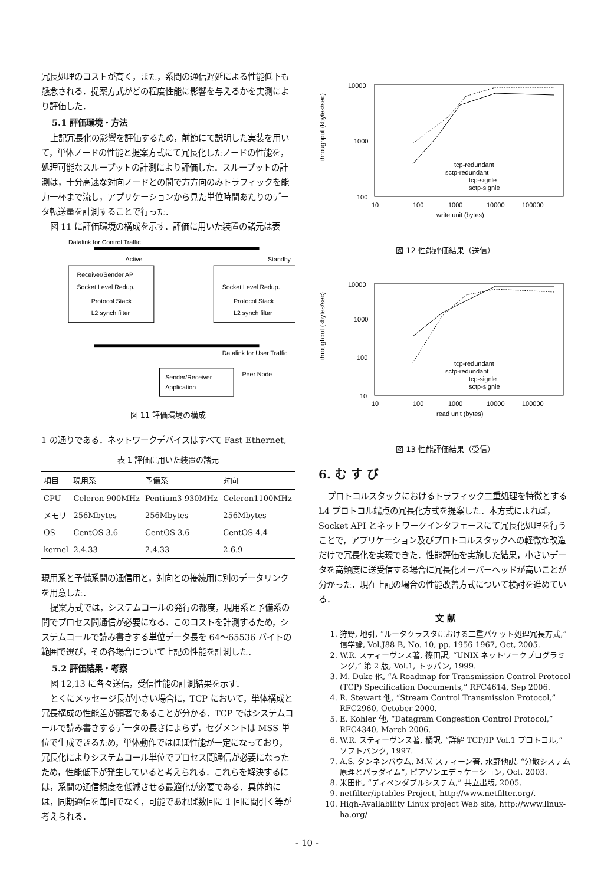冗長処理のコストが高く，また，系間の通信遅延による性能低下も懸念される．提案方式がどの程度性能に影響を与えるかを実測により評価した．
5.1 評価環境・方法
上記冗長化の影響を評価するため，前節にて説明した実装を用いて，単体ノードの性能と提案方式にて冗長化したノードの性能を，処理可能なスループットの計測により評価した．スループットの計測は，十分高速な対向ノードとの間で方方向のみトラフィックを能力一杯まで流し，アプリケーションから見た単位時間あたりのデータ転送量を計測することで行った．
図 11 に評価環境の構成を示す．評価に用いた装置の諸元は表
Datalink for Control Traffic
Active
Standby
Receiver/Sender AP
Socket Level Redup.
Socket Level Redup.
Protocol Stack
Protocol Stack
L2 synch filter
L2 synch filter
Datalink for User Traffic
Sender/Receiver
Application
Peer Node
図 11 評価環境の構成
1 の通りである．ネットワークデバイスはすべて Fast Ethernet,
表 1 評価に用いた装置の諸元
| 項目 | 現用系 | 予備系 | 対向 |
| --- | --- | --- | --- |
| CPU | Celeron 900MHz | Pentium3 930MHz | Celeron1100MHz |
| メモリ | 256Mbytes | 256Mbytes | 256Mbytes |
| OS | CentOS 3.6 | CentOS 3.6 | CentOS 4.4 |
| kernel | 2.4.33 | 2.4.33 | 2.6.9 |
現用系と予備系間の通信用と，対向との接続用に別のデータリンクを用意した．
提案方式では，システムコールの発行の都度，現用系と予備系の間でプロセス間通信が必要になる．このコストを計測するため，システムコールで読み書きする単位データ長を 64〜65536 バイトの範囲で選び，その各場合について上記の性能を計測した．
5.2 評価結果・考察
図 12,13 に各々送信，受信性能の計測結果を示す．
とくにメッセージ長が小さい場合に，TCP において，単体構成と冗長構成の性能差が顕著であることが分かる．TCP ではシステムコールで読み書きするデータの長さによらず，セグメントは MSS 単位で生成できるため，単体動作ではほぼ性能が一定になっており，冗長化によりシステムコール単位でプロセス間通信が必要になったため，性能低下が発生していると考えられる．これらを解決するには，系間の通信頻度を低減させる最適化が必要である．具体的には，同期通信を毎回でなく，可能であれば数回に 1 回に間引く等が考えられる．
throughput (kbytes/sec)
10000
1000
100
10
100
1000
10000
100000
write unit (bytes)
tcp-redundant
sctp-redundant
tcp-signle
sctp-signle
図 12 性能評価結果（送信）
throughput (kbytes/sec)
10000
1000
100
10
10
100
1000
10000
100000
read unit (bytes)
tcp-redundant
sctp-redundant
tcp-signle
sctp-signle
図 13 性能評価結果（受信）
6. む す び
プロトコルスタックにおけるトラフィック二重処理を特徴とする L4 プロトコル端点の冗長化方式を提案した．本方式によれば，Socket API とネットワークインタフェースにて冗長化処理を行うことで，アプリケーション及びプロトコルスタックへの軽微な改造だけで冗長化を実現できた．性能評価を実施した結果，小さいデータを高頻度に送受信する場合に冗長化オーバーヘッドが高いことが分かった．現在上記の場合の性能改善方式について検討を進めている．
文 献
1. 狩野, 地引, “ルータクラスタにおける二重パケット処理冗長方式,” 信学論, Vol.J88-B, No. 10, pp. 1956-1967, Oct, 2005.
2. W.R. スティーヴンス著, 篠田訳, “UNIX ネットワークプログラミング,” 第 2 版, Vol.1, トッパン, 1999.
3. M. Duke 他, “A Roadmap for Transmission Control Protocol (TCP) Specification Documents,” RFC4614, Sep 2006.
4. R. Stewart 他, “Stream Control Transmission Protocol,” RFC2960, October 2000.
5. E. Kohler 他, “Datagram Congestion Control Protocol,” RFC4340, March 2006.
6. W.R. スティーヴンス著, 橘訳, “詳解 TCP/IP Vol.1 プロトコル,” ソフトバンク, 1997.
7. A.S. タンネンバウム, M.V. スティーン著, 水野他訳, “分散システム 原理とパラダイム”, ピアソンエデュケーション, Oct. 2003.
8. 米田他, “ディペンダブルシステム,” 共立出版, 2005.
9. netfilter/iptables Project, http://www.netfilter.org/.
10. High-Availability Linux project Web site, http://www.linux-ha.org/
- 10 -